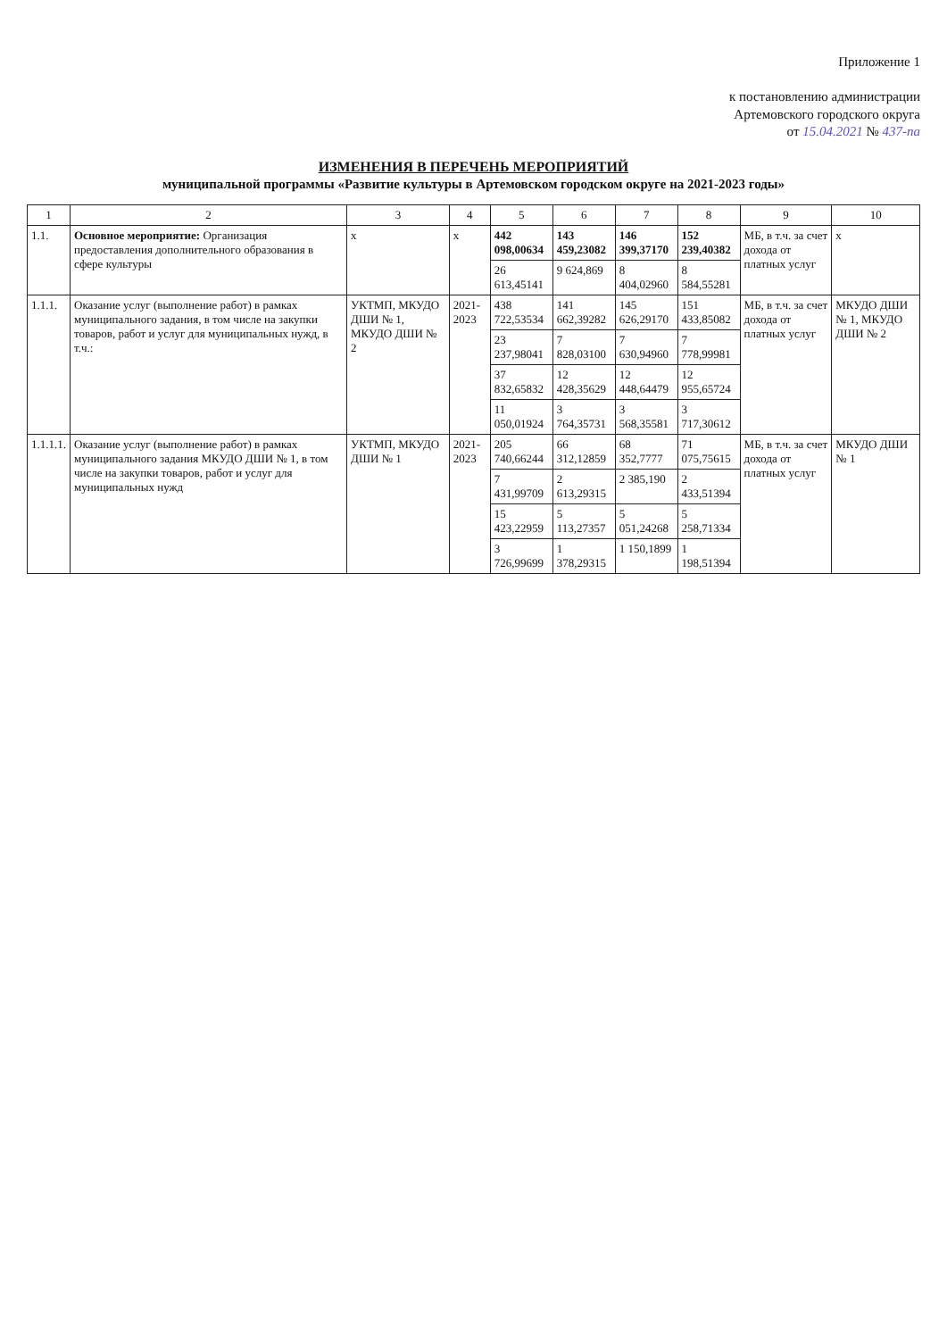Приложение 1
к постановлению администрации
Артемовского городского округа
от 15.04.2021 № 437-па
ИЗМЕНЕНИЯ В ПЕРЕЧЕНЬ МЕРОПРИЯТИЙ
муниципальной программы «Развитие культуры в Артемовском городском округе на 2021-2023 годы»
| 1 | 2 | 3 | 4 | 5 | 6 | 7 | 8 | 9 | 10 |
| --- | --- | --- | --- | --- | --- | --- | --- | --- | --- |
| 1.1. | Основное мероприятие: Организация предоставления дополнительного образования в сфере культуры | х | х | 442 098,00634 | 143 459,23082 | 146 399,37170 | 152 239,40382 | МБ, в т.ч. за счет дохода от платных услуг | х |
| | | | | 26 613,45141 | 9 624,869 | 8 404,02960 | 8 584,55281 | | |
| 1.1.1. | Оказание услуг (выполнение работ) в рамках муниципального задания, в том числе на закупки товаров, работ и услуг для муниципальных нужд, в т.ч.: | УКТМП, МКУДО ДШИ № 1, МКУДО ДШИ № 2 | 2021-2023 | 438 722,53534 | 141 662,39282 | 145 626,29170 | 151 433,85082 | МБ, в т.ч. за счет дохода от платных услуг | МКУДО ДШИ № 1, МКУДО ДШИ № 2 |
| | | | | 23 237,98041 | 7 828,03100 | 7 630,94960 | 7 778,99981 | | |
| | | | | 37 832,65832 | 12 428,35629 | 12 448,64479 | 12 955,65724 | | |
| | | | | 11 050,01924 | 3 764,35731 | 3 568,35581 | 3 717,30612 | | |
| 1.1.1.1. | Оказание услуг (выполнение работ) в рамках муниципального задания МКУДО ДШИ № 1, в том числе на закупки товаров, работ и услуг для муниципальных нужд | УКТМП, МКУДО ДШИ № 1 | 2021-2023 | 205 740,66244 | 66 312,12859 | 68 352,7777 | 71 075,75615 | МБ, в т.ч. за счет дохода от платных услуг | МКУДО ДШИ № 1 |
| | | | | 7 431,99709 | 2 613,29315 | 2 385,190 | 2 433,51394 | | |
| | | | | 15 423,22959 | 5 113,27357 | 5 051,24268 | 5 258,71334 | | |
| | | | | 3 726,99699 | 1 378,29315 | 1 150,1899 | 1 198,51394 | | |